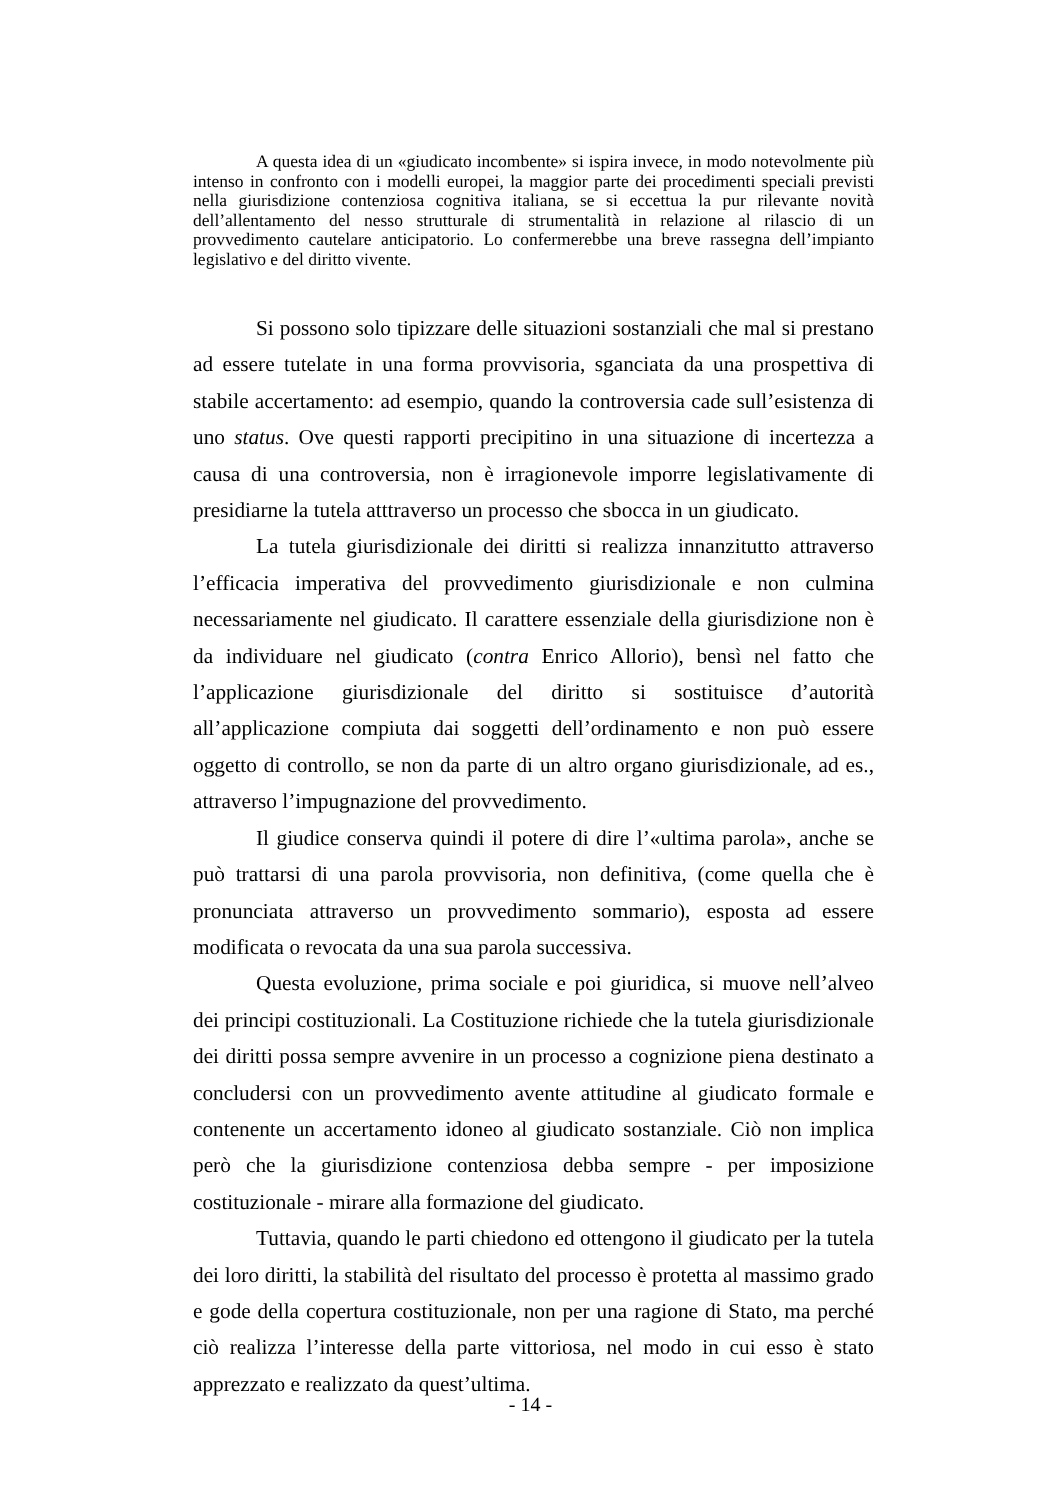A questa idea di un «giudicato incombente» si ispira invece, in modo notevolmente più intenso in confronto con i modelli europei, la maggior parte dei procedimenti speciali previsti nella giurisdizione contenziosa cognitiva italiana, se si eccettua la pur rilevante novità dell’allentamento del nesso strutturale di strumentalità in relazione al rilascio di un provvedimento cautelare anticipatorio. Lo confermerebbe una breve rassegna dell’impianto legislativo e del diritto vivente.
Si possono solo tipizzare delle situazioni sostanziali che mal si prestano ad essere tutelate in una forma provvisoria, sganciata da una prospettiva di stabile accertamento: ad esempio, quando la controversia cade sull’esistenza di uno status. Ove questi rapporti precipitino in una situazione di incertezza a causa di una controversia, non è irragionevole imporre legislativamente di presidiarne la tutela atttraverso un processo che sbocca in un giudicato.
La tutela giurisdizionale dei diritti si realizza innanzitutto attraverso l’efficacia imperativa del provvedimento giurisdizionale e non culmina necessariamente nel giudicato. Il carattere essenziale della giurisdizione non è da individuare nel giudicato (contra Enrico Allorio), bensì nel fatto che l’applicazione giurisdizionale del diritto si sostituisce d’autorità all’applicazione compiuta dai soggetti dell’ordinamento e non può essere oggetto di controllo, se non da parte di un altro organo giurisdizionale, ad es., attraverso l’impugnazione del provvedimento.
Il giudice conserva quindi il potere di dire l’«ultima parola», anche se può trattarsi di una parola provvisoria, non definitiva, (come quella che è pronunciata attraverso un provvedimento sommario), esposta ad essere modificata o revocata da una sua parola successiva.
Questa evoluzione, prima sociale e poi giuridica, si muove nell’alveo dei principi costituzionali. La Costituzione richiede che la tutela giurisdizionale dei diritti possa sempre avvenire in un processo a cognizione piena destinato a concludersi con un provvedimento avente attitudine al giudicato formale e contenente un accertamento idoneo al giudicato sostanziale. Ciò non implica però che la giurisdizione contenziosa debba sempre - per imposizione costituzionale - mirare alla formazione del giudicato.
Tuttavia, quando le parti chiedono ed ottengono il giudicato per la tutela dei loro diritti, la stabilità del risultato del processo è protetta al massimo grado e gode della copertura costituzionale, non per una ragione di Stato, ma perché ciò realizza l’interesse della parte vittoriosa, nel modo in cui esso è stato apprezzato e realizzato da quest’ultima.
- 14 -